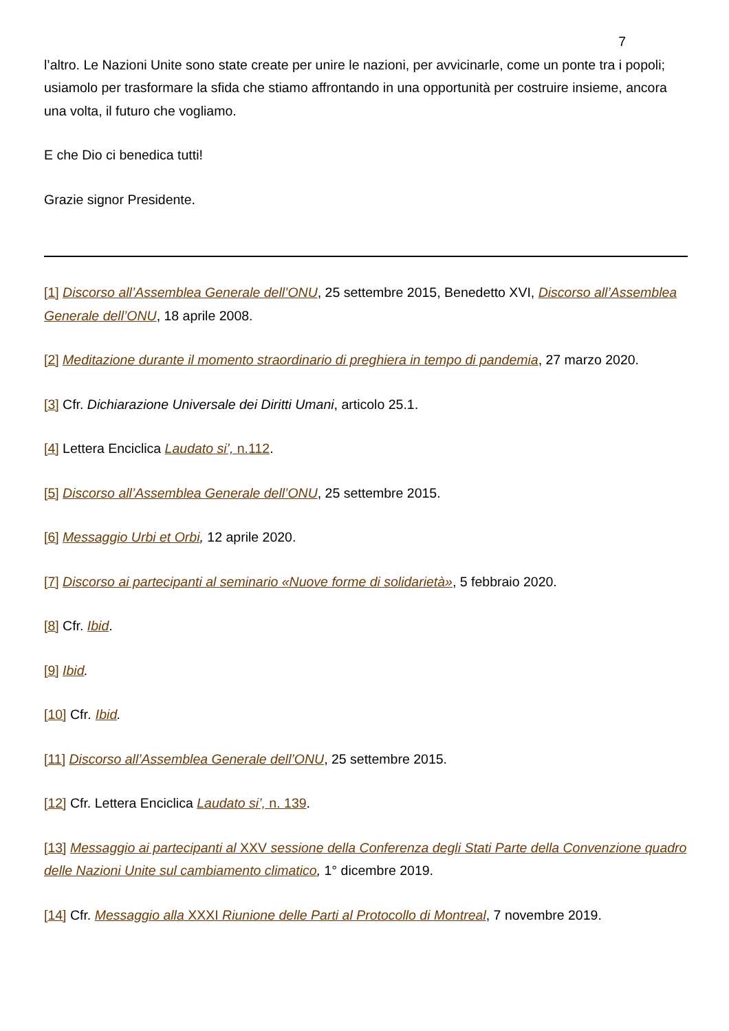7
l’altro. Le Nazioni Unite sono state create per unire le nazioni, per avvicinarle, come un ponte tra i popoli; usiamolo per trasformare la sfida che stiamo affrontando in una opportunità per costruire insieme, ancora una volta, il futuro che vogliamo.
E che Dio ci benedica tutti!
Grazie signor Presidente.
[1] Discorso all’Assemblea Generale dell’ONU, 25 settembre 2015, Benedetto XVI, Discorso all’Assemblea Generale dell’ONU, 18 aprile 2008.
[2] Meditazione durante il momento straordinario di preghiera in tempo di pandemia, 27 marzo 2020.
[3] Cfr. Dichiarazione Universale dei Diritti Umani, articolo 25.1.
[4] Lettera Enciclica Laudato si’, n.112.
[5] Discorso all’Assemblea Generale dell’ONU, 25 settembre 2015.
[6] Messaggio Urbi et Orbi, 12 aprile 2020.
[7] Discorso ai partecipanti al seminario «Nuove forme di solidarietà», 5 febbraio 2020.
[8] Cfr. Ibid.
[9] Ibid.
[10] Cfr. Ibid.
[11] Discorso all’Assemblea Generale dell’ONU, 25 settembre 2015.
[12] Cfr. Lettera Enciclica Laudato si’, n. 139.
[13] Messaggio ai partecipanti al XXV sessione della Conferenza degli Stati Parte della Convenzione quadro delle Nazioni Unite sul cambiamento climatico, 1° dicembre 2019.
[14] Cfr. Messaggio alla XXXI Riunione delle Parti al Protocollo di Montreal, 7 novembre 2019.